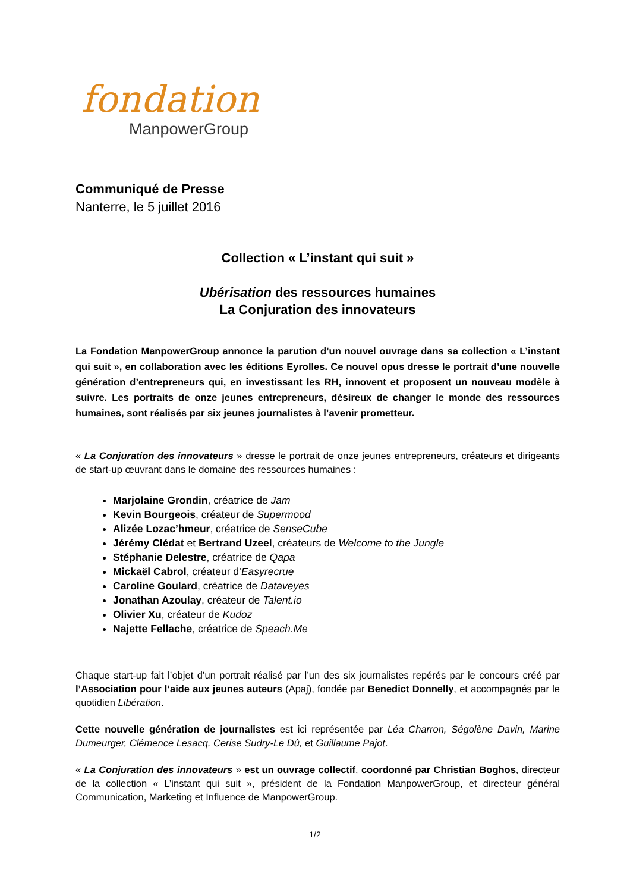fondation
ManpowerGroup
Communiqué de Presse
Nanterre, le 5 juillet 2016
Collection « L’instant qui suit »
Ubérisation des ressources humaines
La Conjuration des innovateurs
La Fondation ManpowerGroup annonce la parution d’un nouvel ouvrage dans sa collection « L’instant qui suit », en collaboration avec les éditions Eyrolles. Ce nouvel opus dresse le portrait d’une nouvelle génération d’entrepreneurs qui, en investissant les RH, innovent et proposent un nouveau modèle à suivre. Les portraits de onze jeunes entrepreneurs, désireux de changer le monde des ressources humaines, sont réalisés par six jeunes journalistes à l’avenir prometteur.
« La Conjuration des innovateurs » dresse le portrait de onze jeunes entrepreneurs, créateurs et dirigeants de start-up œuvrant dans le domaine des ressources humaines :
Marjolaine Grondin, créatrice de Jam
Kevin Bourgeois, créateur de Supermood
Alizée Lozac’hmeur, créatrice de SenseCube
Jérémy Clédat et Bertrand Uzeel, créateurs de Welcome to the Jungle
Stéphanie Delestre, créatrice de Qapa
Mickaël Cabrol, créateur d’Easyrecrue
Caroline Goulard, créatrice de Dataveyes
Jonathan Azoulay, créateur de Talent.io
Olivier Xu, créateur de Kudoz
Najette Fellache, créatrice de Speach.Me
Chaque start-up fait l’objet d’un portrait réalisé par l’un des six journalistes repérés par le concours créé par l’Association pour l’aide aux jeunes auteurs (Apaj), fondée par Benedict Donnelly, et accompagnés par le quotidien Libération.
Cette nouvelle génération de journalistes est ici représentée par Léa Charron, Ségolène Davin, Marine Dumeurger, Clémence Lesacq, Cerise Sudry-Le Dû, et Guillaume Pajot.
« La Conjuration des innovateurs » est un ouvrage collectif, coordonné par Christian Boghos, directeur de la collection « L’instant qui suit », président de la Fondation ManpowerGroup, et directeur général Communication, Marketing et Influence de ManpowerGroup.
1/2